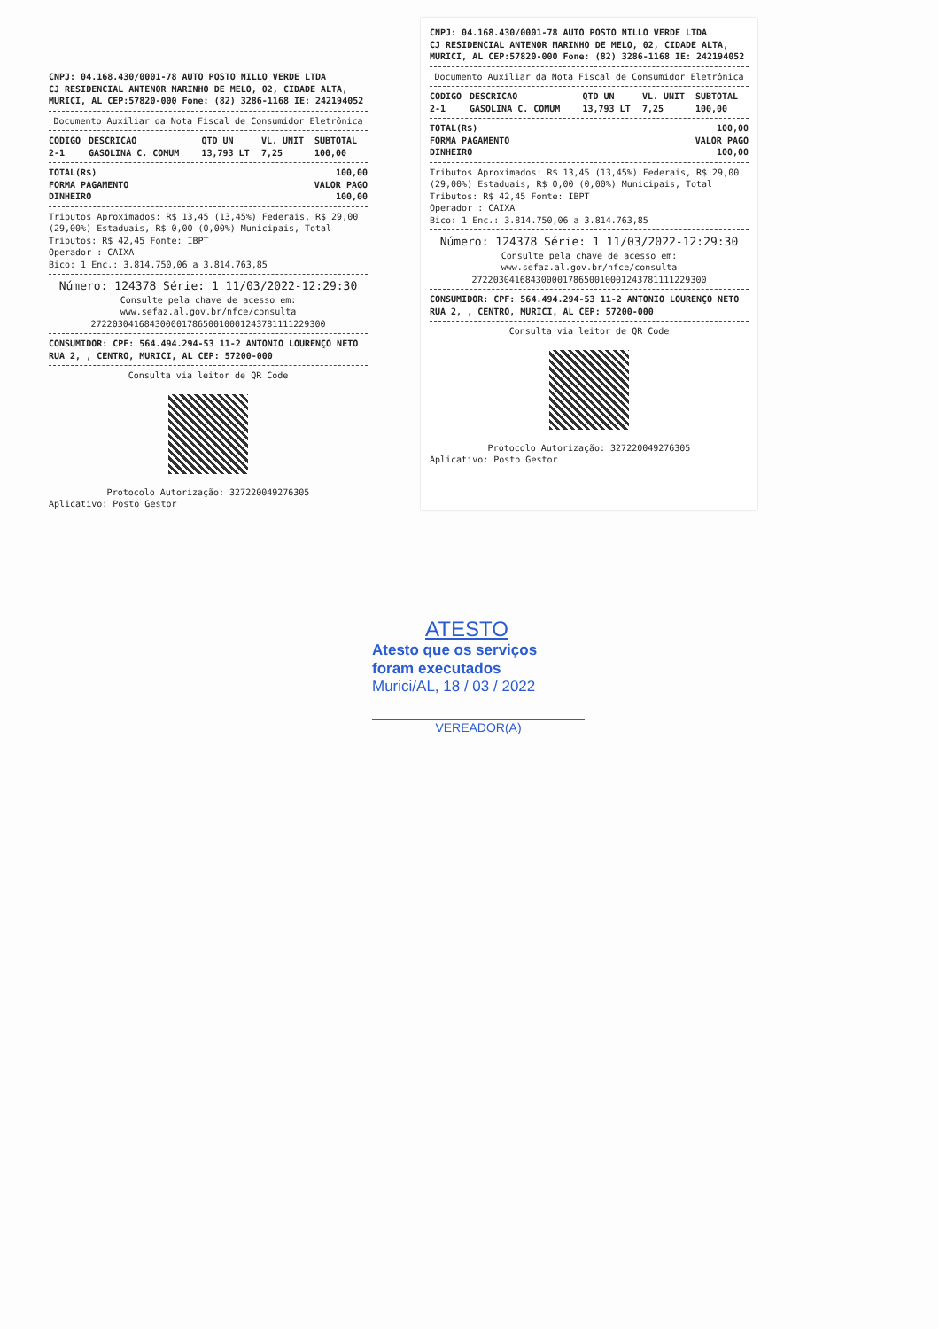CNPJ: 04.168.430/0001-78 AUTO POSTO NILLO VERDE LTDA
CJ RESIDENCIAL ANTENOR MARINHO DE MELO, 02, CIDADE ALTA,
MURICI, AL CEP:57820-000 Fone: (82) 3286-1168 IE: 242194052
Documento Auxiliar da Nota Fiscal de Consumidor Eletrônica
| CODIGO | DESCRICAO | QTD UN | VL. UNIT | SUBTOTAL |
| --- | --- | --- | --- | --- |
| 2-1 | GASOLINA C. COMUM | 13,793 LT | 7,25 | 100,00 |
| TOTAL(R$) | 100,00 |
| FORMA PAGAMENTO | VALOR PAGO |
| DINHEIRO | 100,00 |
Tributos Aproximados: R$ 13,45 (13,45%) Federais, R$ 29,00 (29,00%) Estaduais, R$ 0,00 (0,00%) Municipais, Total Tributos: R$ 42,45 Fonte: IBPT
Operador : CAIXA
Bico: 1 Enc.: 3.814.750,06 a 3.814.763,85
Número: 124378 Série: 1 11/03/2022-12:29:30
Consulte pela chave de acesso em:
www.sefaz.al.gov.br/nfce/consulta
27220304168430000178650010001243781111229300
CONSUMIDOR: CPF: 564.494.294-53 11-2 ANTONIO LOURENÇO NETO RUA 2, , CENTRO, MURICI, AL CEP: 57200-000
Consulta via leitor de QR Code
Protocolo Autorização: 327220049276305
Aplicativo: Posto Gestor
CNPJ: 04.168.430/0001-78 AUTO POSTO NILLO VERDE LTDA
CJ RESIDENCIAL ANTENOR MARINHO DE MELO, 02, CIDADE ALTA,
MURICI, AL CEP:57820-000 Fone: (82) 3286-1168 IE: 242194052
Documento Auxiliar da Nota Fiscal de Consumidor Eletrônica
| CODIGO | DESCRICAO | QTD UN | VL. UNIT | SUBTOTAL |
| --- | --- | --- | --- | --- |
| 2-1 | GASOLINA C. COMUM | 13,793 LT | 7,25 | 100,00 |
| TOTAL(R$) | 100,00 |
| FORMA PAGAMENTO | VALOR PAGO |
| DINHEIRO | 100,00 |
Tributos Aproximados: R$ 13,45 (13,45%) Federais, R$ 29,00 (29,00%) Estaduais, R$ 0,00 (0,00%) Municipais, Total Tributos: R$ 42,45 Fonte: IBPT
Operador : CAIXA
Bico: 1 Enc.: 3.814.750,06 a 3.814.763,85
Número: 124378 Série: 1 11/03/2022-12:29:30
Consulte pela chave de acesso em:
www.sefaz.al.gov.br/nfce/consulta
27220304168430000178650010001243781111229300
CONSUMIDOR: CPF: 564.494.294-53 11-2 ANTONIO LOURENÇO NETO RUA 2, , CENTRO, MURICI, AL CEP: 57200-000
Consulta via leitor de QR Code
Protocolo Autorização: 327220049276305
Aplicativo: Posto Gestor
ATESTO
Atesto que os serviços
foram executados
Murici/AL, 18 / 03 / 2022
VEREADOR(A)